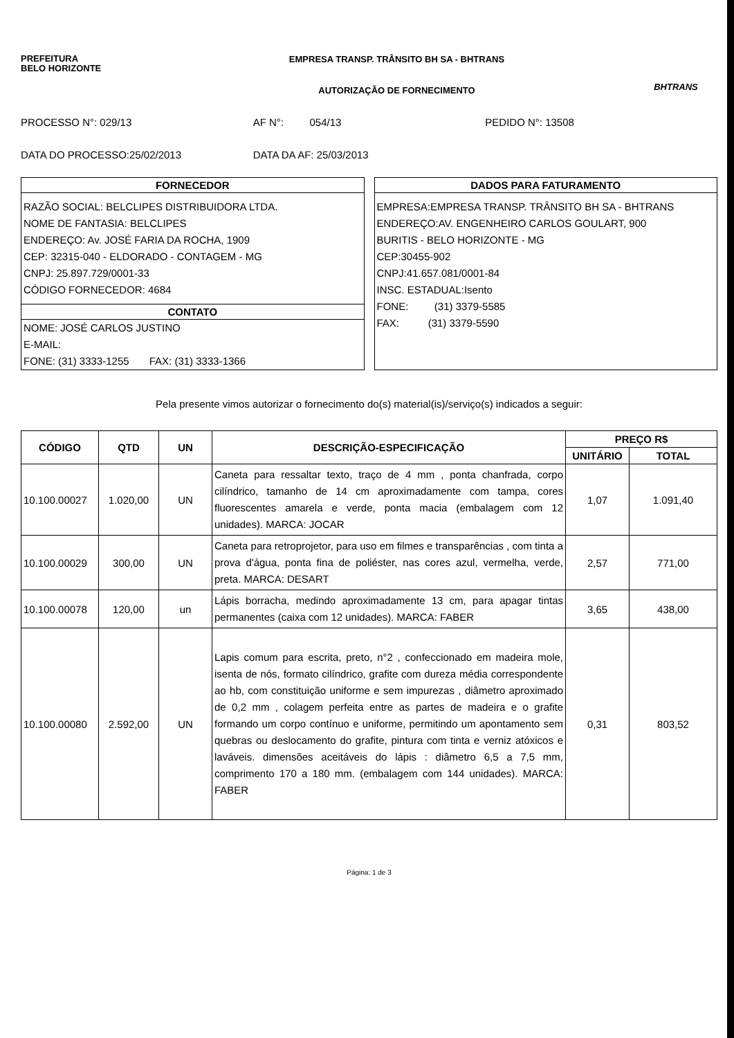PREFEITURA
BELO HORIZONTE
EMPRESA TRANSP. TRÂNSITO BH SA - BHTRANS
AUTORIZAÇÃO DE FORNECIMENTO
BHTRANS
PROCESSO N°: 029/13 AF N°: 054/13 PEDIDO N°: 13508
DATA DO PROCESSO:25/02/2013 DATA DA AF: 25/03/2013
FORNECEDOR
RAZÃO SOCIAL: BELCLIPES DISTRIBUIDORA LTDA.
NOME DE FANTASIA: BELCLIPES
ENDEREÇO: Av. JOSÉ FARIA DA ROCHA, 1909
CEP: 32315-040 - ELDORADO - CONTAGEM - MG
CNPJ: 25.897.729/0001-33
CÓDIGO FORNECEDOR: 4684
CONTATO
NOME: JOSÉ CARLOS JUSTINO
E-MAIL:
FONE: (31) 3333-1255 FAX: (31) 3333-1366
DADOS PARA FATURAMENTO
EMPRESA:EMPRESA TRANSP. TRÂNSITO BH SA - BHTRANS
ENDEREÇO:AV. ENGENHEIRO CARLOS GOULART, 900
BURITIS - BELO HORIZONTE - MG
CEP:30455-902
CNPJ:41.657.081/0001-84
INSC. ESTADUAL:Isento
FONE: (31) 3379-5585
FAX: (31) 3379-5590
Pela presente vimos autorizar o fornecimento do(s) material(is)/serviço(s) indicados a seguir:
| CÓDIGO | QTD | UN | DESCRIÇÃO-ESPECIFICAÇÃO | PREÇO R$ | |
| --- | --- | --- | --- | --- | --- |
| | | | | UNITÁRIO | TOTAL |
| 10.100.00027 | 1.020,00 | UN | Caneta para ressaltar texto, traço de 4 mm , ponta chanfrada, corpo cilíndrico, tamanho de 14 cm aproximadamente com tampa, cores fluorescentes amarela e verde, ponta macia (embalagem com 12 unidades). MARCA: JOCAR | 1,07 | 1.091,40 |
| 10.100.00029 | 300,00 | UN | Caneta para retroprojetor, para uso em filmes e transparências , com tinta a prova d'água, ponta fina de poliéster, nas cores azul, vermelha, verde, preta. MARCA: DESART | 2,57 | 771,00 |
| 10.100.00078 | 120,00 | un | Lápis borracha, medindo aproximadamente 13 cm, para apagar tintas permanentes (caixa com 12 unidades). MARCA: FABER | 3,65 | 438,00 |
| 10.100.00080 | 2.592,00 | UN | Lapis comum para escrita, preto, n°2 , confeccionado em madeira mole, isenta de nós, formato cilíndrico, grafite com dureza média correspondente ao hb, com constituição uniforme e sem impurezas , diâmetro aproximado de 0,2 mm , colagem perfeita entre as partes de madeira e o grafite formando um corpo contínuo e uniforme, permitindo um apontamento sem quebras ou deslocamento do grafite, pintura com tinta e verniz atóxicos e laváveis. dimensões aceitáveis do lápis : diâmetro 6,5 a 7,5 mm, comprimento 170 a 180 mm. (embalagem com 144 unidades). MARCA: FABER | 0,31 | 803,52 |
Página: 1 de 3